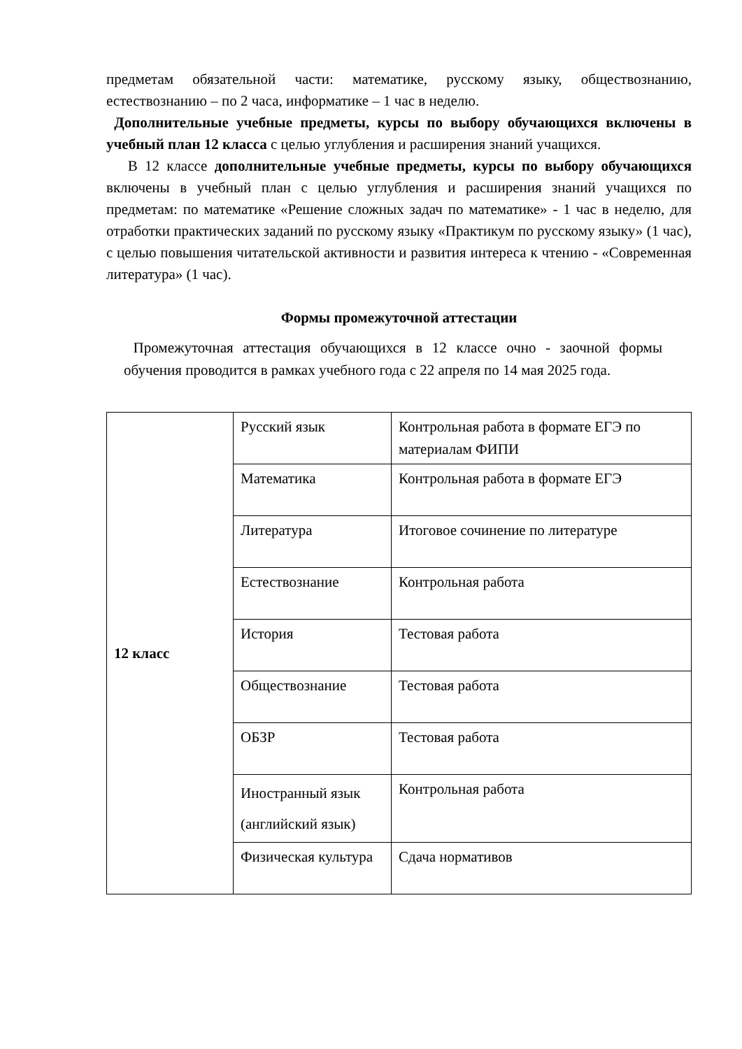предметам обязательной части: математике, русскому языку, обществознанию, естествознанию – по 2 часа, информатике – 1 час в неделю.
Дополнительные учебные предметы, курсы по выбору обучающихся включены в учебный план 12 класса с целью углубления и расширения знаний учащихся.
В 12 классе дополнительные учебные предметы, курсы по выбору обучающихся включены в учебный план с целью углубления и расширения знаний учащихся по предметам: по математике «Решение сложных задач по математике» - 1 час в неделю, для отработки практических заданий по русскому языку «Практикум по русскому языку» (1 час), с целью повышения читательской активности и развития интереса к чтению - «Современная литература» (1 час).
Формы промежуточной аттестации
Промежуточная аттестация обучающихся в 12 классе очно - заочной формы обучения проводится в рамках учебного года с 22 апреля по 14 мая 2025 года.
| 12 класс | Русский язык | Контрольная работа в формате ЕГЭ по материалам ФИПИ |
| | Математика | Контрольная работа в формате ЕГЭ |
| | Литература | Итоговое сочинение по литературе |
| | Естествознание | Контрольная работа |
| | История | Тестовая работа |
| | Обществознание | Тестовая работа |
| | ОБЗР | Тестовая работа |
| | Иностранный язык (английский язык) | Контрольная работа |
| | Физическая культура | Сдача нормативов |